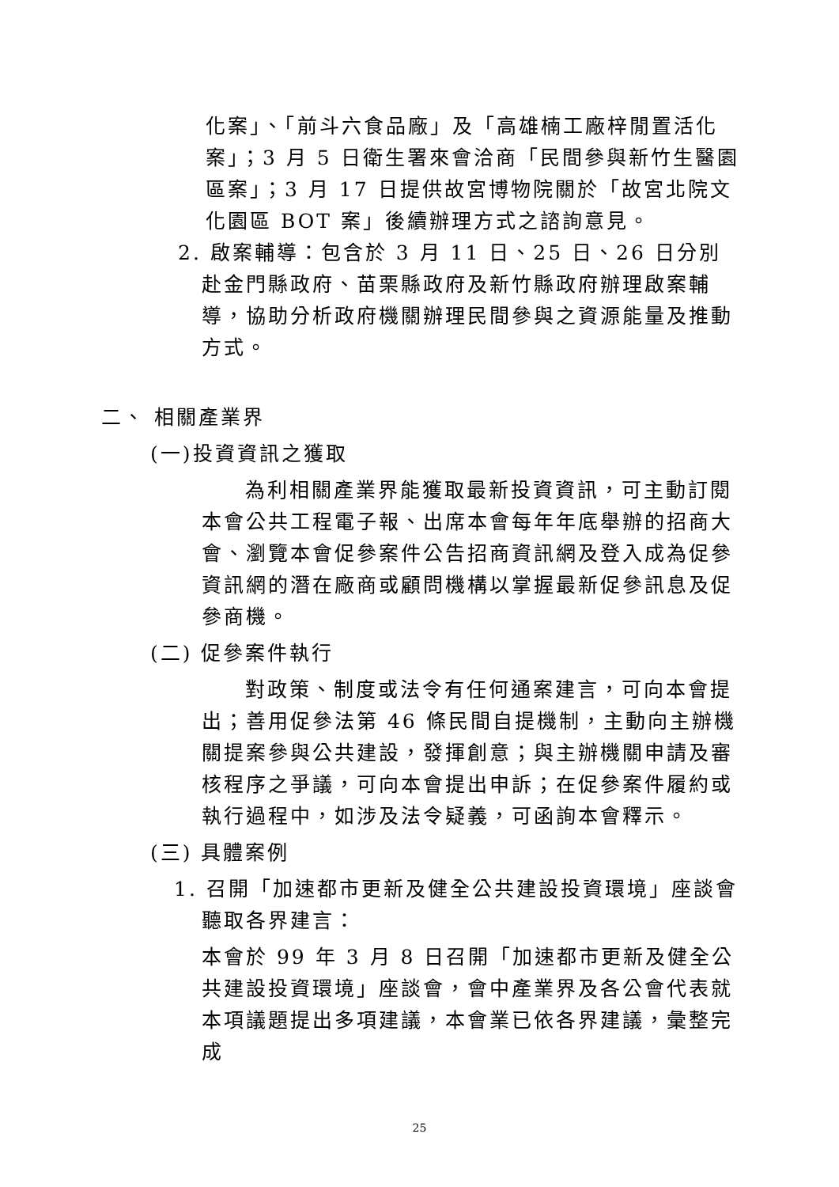化案」、「前斗六食品廠」及「高雄楠工廠梓閒置活化案」；3 月 5 日衛生署來會洽商「民間參與新竹生醫園區案」；3 月 17 日提供故宮博物院關於「故宮北院文化園區 BOT 案」後續辦理方式之諮詢意見。
2. 啟案輔導：包含於 3 月 11 日、25 日、26 日分別赴金門縣政府、苗栗縣政府及新竹縣政府辦理啟案輔導，協助分析政府機關辦理民間參與之資源能量及推動方式。
二、 相關產業界
(一)投資資訊之獲取
為利相關產業界能獲取最新投資資訊，可主動訂閱本會公共工程電子報、出席本會每年年底舉辦的招商大會、瀏覽本會促參案件公告招商資訊網及登入成為促參資訊網的潛在廠商或顧問機構以掌握最新促參訊息及促參商機。
(二) 促參案件執行
對政策、制度或法令有任何通案建言，可向本會提出；善用促參法第 46 條民間自提機制，主動向主辦機關提案參與公共建設，發揮創意；與主辦機關申請及審核程序之爭議，可向本會提出申訴；在促參案件履約或執行過程中，如涉及法令疑義，可函詢本會釋示。
(三) 具體案例
1. 召開「加速都市更新及健全公共建設投資環境」座談會聽取各界建言：
本會於 99 年 3 月 8 日召開「加速都市更新及健全公共建設投資環境」座談會，會中產業界及各公會代表就本項議題提出多項建議，本會業已依各界建議，彙整完成
25